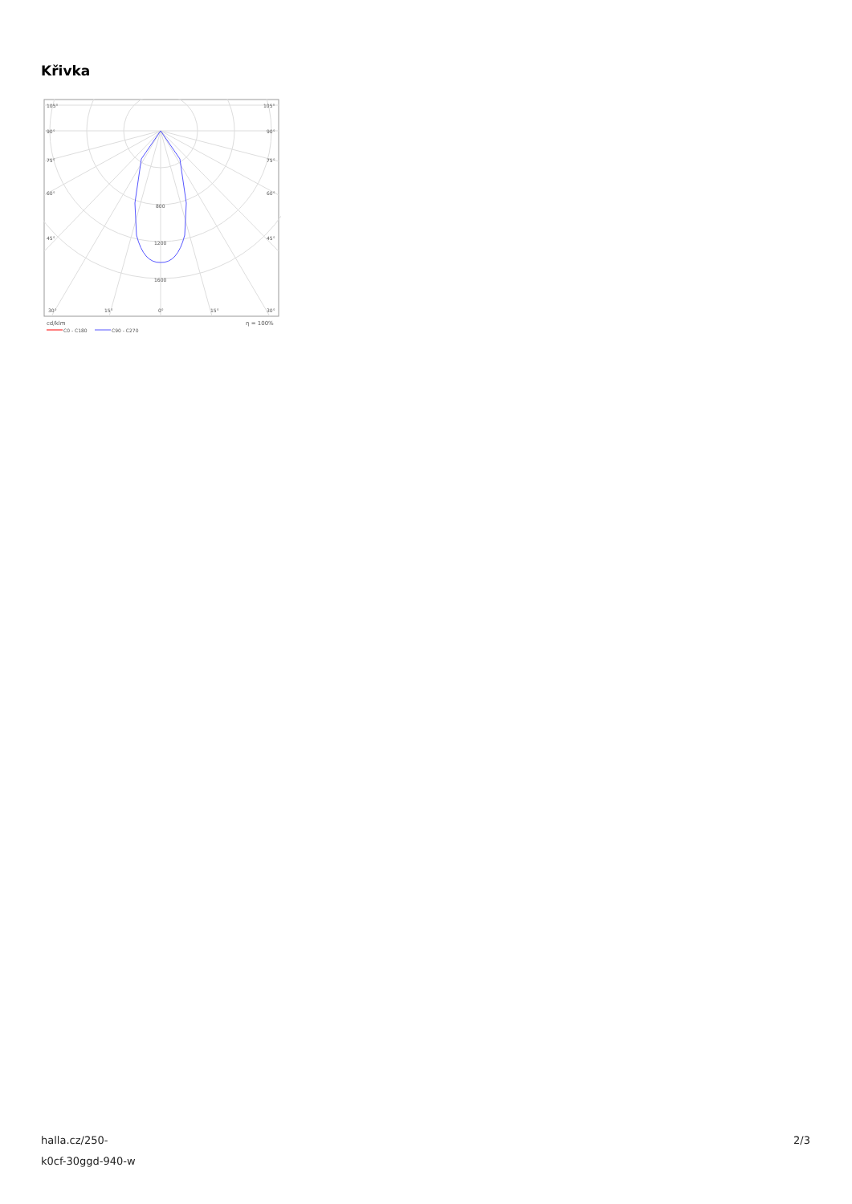Křivka
105°
105°
90°
90°
75°
75°
60°
60°
45°
45°
800
1200
1600
30°
15°
0°
15°
30°
cd/klm
η = 100%
C0 - C180
C90 - C270
halla.cz/250-
k0cf-30ggd-940-w
2/3